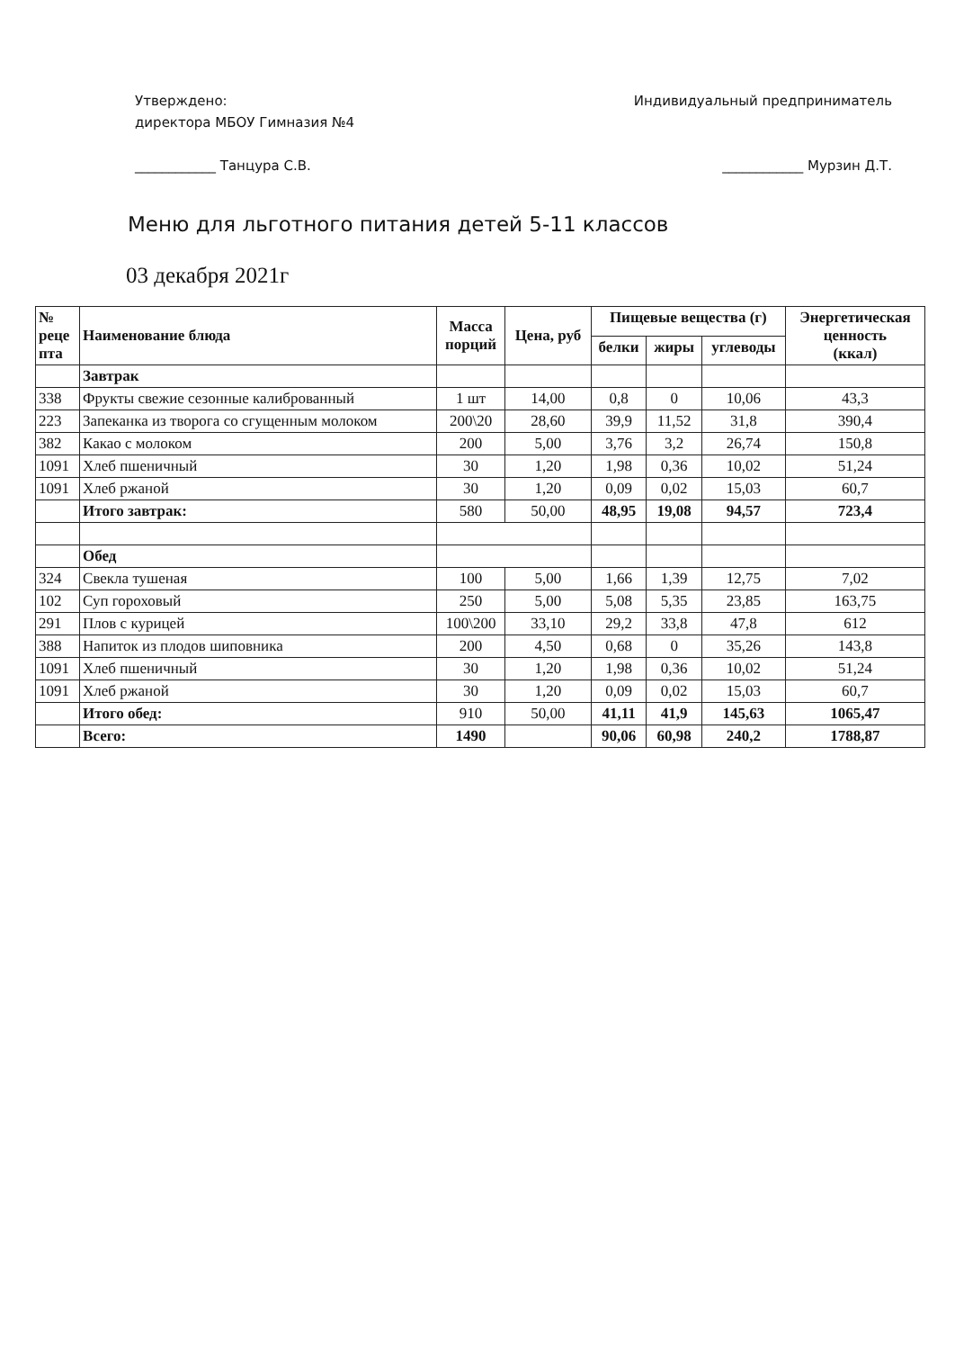Утверждено:
директора МБОУ Гимназия №4
____________ Танцура С.В.
Индивидуальный предприниматель
____________ Мурзин Д.Т.
Меню для льготного питания детей 5-11 классов
03 декабря 2021г
| № реце пта | Наименование блюда | Масса порций | Цена, руб | Пищевые вещества (г) | | | Энергетическая ценность (ккал) |
| --- | --- | --- | --- | --- | --- | --- | --- |
| | | | | белки | жиры | углеводы | |
| | Завтрак | | | | | | |
| 338 | Фрукты свежие сезонные калиброванный | 1 шт | 14,00 | 0,8 | 0 | 10,06 | 43,3 |
| 223 | Запеканка из творога со сгущенным молоком | 200\20 | 28,60 | 39,9 | 11,52 | 31,8 | 390,4 |
| 382 | Какао с молоком | 200 | 5,00 | 3,76 | 3,2 | 26,74 | 150,8 |
| 1091 | Хлеб пшеничный | 30 | 1,20 | 1,98 | 0,36 | 10,02 | 51,24 |
| 1091 | Хлеб ржаной | 30 | 1,20 | 0,09 | 0,02 | 15,03 | 60,7 |
| | Итого завтрак: | 580 | 50,00 | 48,95 | 19,08 | 94,57 | 723,4 |
| | Обед | | | | | | |
| 324 | Свекла тушеная | 100 | 5,00 | 1,66 | 1,39 | 12,75 | 7,02 |
| 102 | Суп гороховый | 250 | 5,00 | 5,08 | 5,35 | 23,85 | 163,75 |
| 291 | Плов с курицей | 100\200 | 33,10 | 29,2 | 33,8 | 47,8 | 612 |
| 388 | Напиток из плодов шиповника | 200 | 4,50 | 0,68 | 0 | 35,26 | 143,8 |
| 1091 | Хлеб пшеничный | 30 | 1,20 | 1,98 | 0,36 | 10,02 | 51,24 |
| 1091 | Хлеб ржаной | 30 | 1,20 | 0,09 | 0,02 | 15,03 | 60,7 |
| | Итого обед: | 910 | 50,00 | 41,11 | 41,9 | 145,63 | 1065,47 |
| | Всего: | 1490 | | 90,06 | 60,98 | 240,2 | 1788,87 |